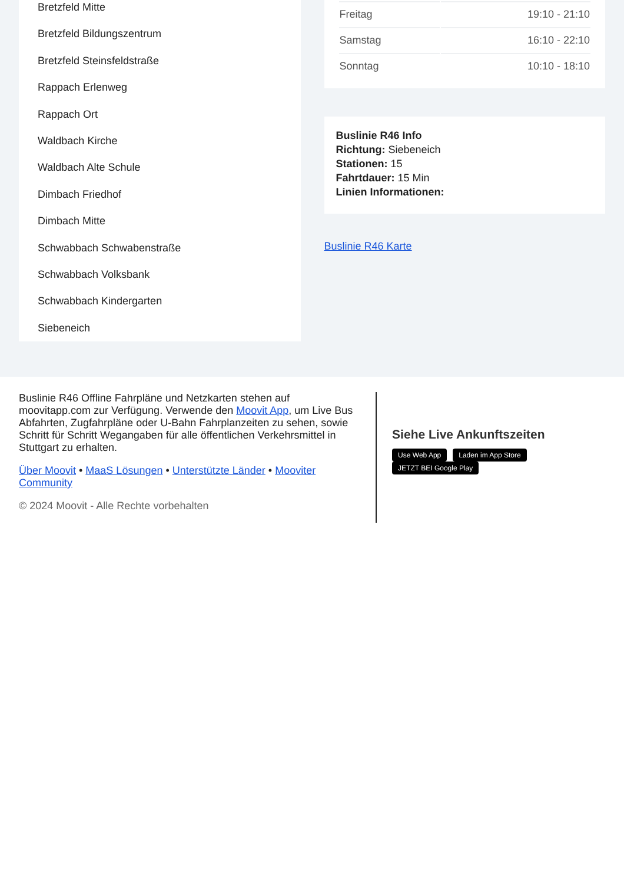Bretzfeld Mitte
Bretzfeld Bildungszentrum
Bretzfeld Steinsfeldstraße
Rappach Erlenweg
Rappach Ort
Waldbach Kirche
Waldbach Alte Schule
Dimbach Friedhof
Dimbach Mitte
Schwabbach Schwabenstraße
Schwabbach Volksbank
Schwabbach Kindergarten
Siebeneich
| Freitag | 19:10 - 21:10 |
| Samstag | 16:10 - 22:10 |
| Sonntag | 10:10 - 18:10 |
Buslinie R46 Info
Richtung: Siebeneich
Stationen: 15
Fahrtdauer: 15 Min
Linien Informationen:
Buslinie R46 Karte
Buslinie R46 Offline Fahrpläne und Netzkarten stehen auf moovitapp.com zur Verfügung. Verwende den Moovit App, um Live Bus Abfahrten, Zugfahrpläne oder U-Bahn Fahrplanzeiten zu sehen, sowie Schritt für Schritt Wegangaben für alle öffentlichen Verkehrsmittel in Stuttgart zu erhalten.
Über Moovit • MaaS Lösungen • Unterstützte Länder • Mooviter Community
© 2024 Moovit - Alle Rechte vorbehalten
Siehe Live Ankunftszeiten
Use Web App Laden im App Store JETZT BEI Google Play